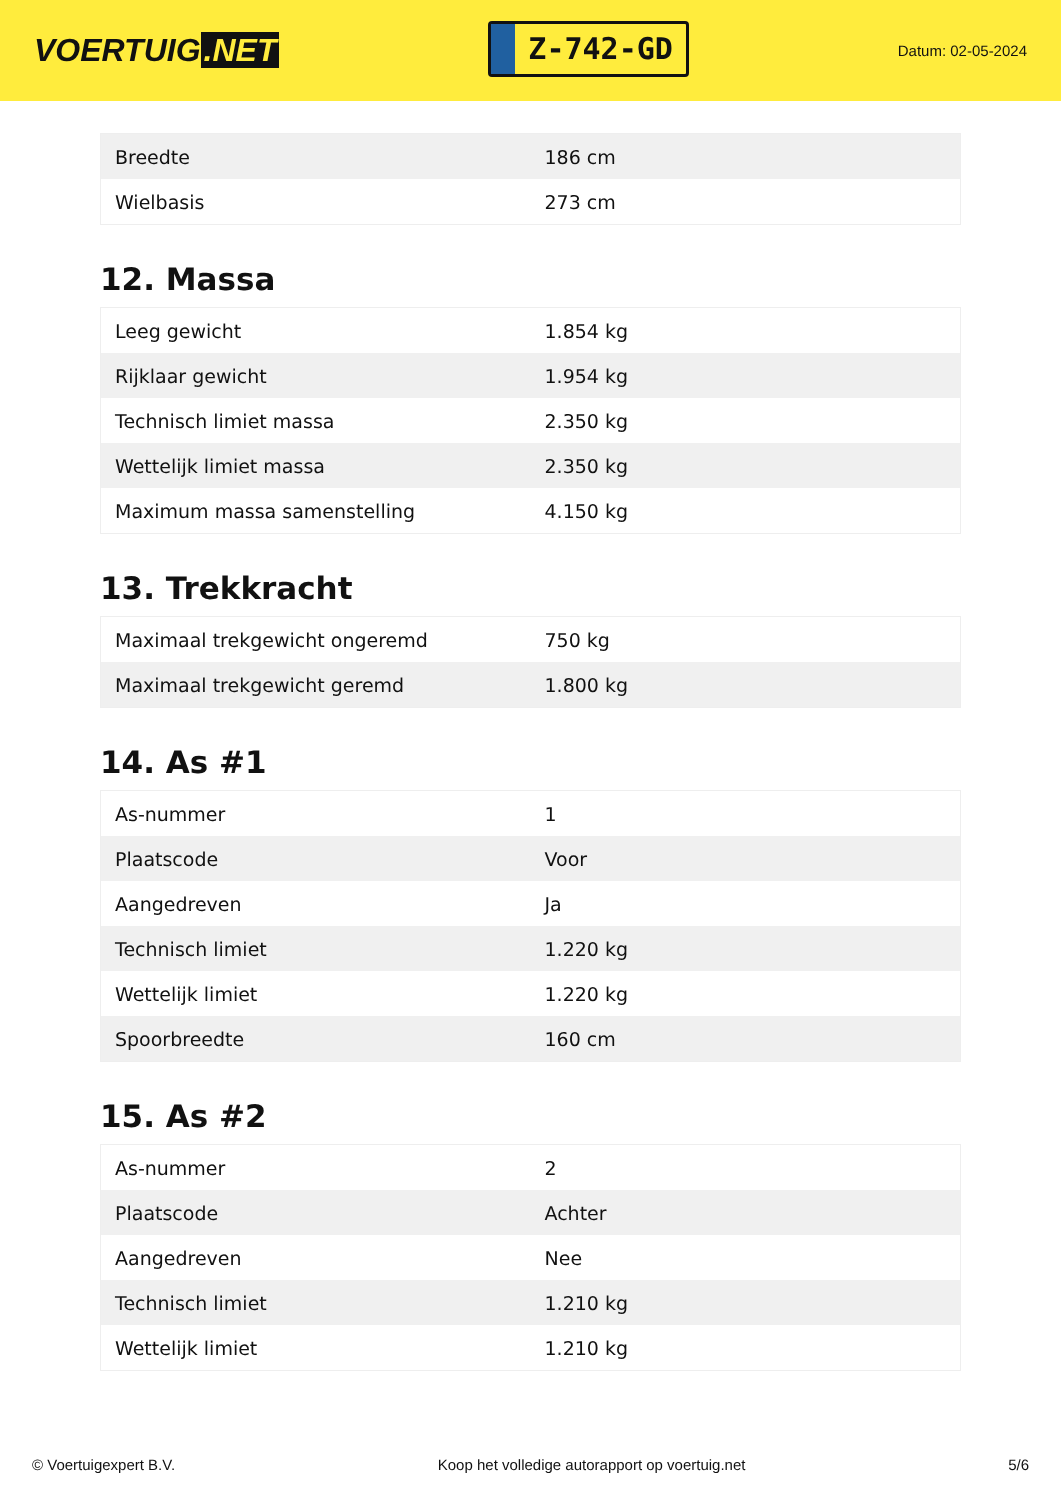VOERTUIG.NET
Z-742-GD
Datum: 02-05-2024
| Breedte | 186 cm |
| Wielbasis | 273 cm |
12. Massa
| Leeg gewicht | 1.854 kg |
| Rijklaar gewicht | 1.954 kg |
| Technisch limiet massa | 2.350 kg |
| Wettelijk limiet massa | 2.350 kg |
| Maximum massa samenstelling | 4.150 kg |
13. Trekkracht
| Maximaal trekgewicht ongeremd | 750 kg |
| Maximaal trekgewicht geremd | 1.800 kg |
14. As #1
| As-nummer | 1 |
| Plaatscode | Voor |
| Aangedreven | Ja |
| Technisch limiet | 1.220 kg |
| Wettelijk limiet | 1.220 kg |
| Spoorbreedte | 160 cm |
15. As #2
| As-nummer | 2 |
| Plaatscode | Achter |
| Aangedreven | Nee |
| Technisch limiet | 1.210 kg |
| Wettelijk limiet | 1.210 kg |
© Voertuigexpert B.V. Koop het volledige autorapport op voertuig.net 5/6